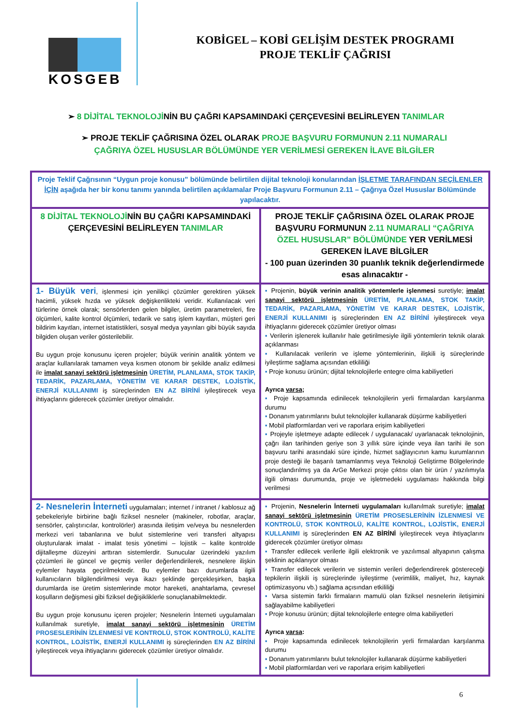KOSGEB
KOBİGEL – KOBİ GELİŞİM DESTEK PROGRAMI
PROJE TEKLİF ÇAĞRISI
➢ 8 DİJİTAL TEKNOLOJİNİN BU ÇAĞRI KAPSAMINDAKİ ÇERÇEVESİNİ BELİRLEYEN TANIMLAR
➢ PROJE TEKLİF ÇAĞRISINA ÖZEL OLARAK PROJE BAŞVURU FORMUNUN 2.11 NUMARALI ÇAĞRIYA ÖZEL HUSUSLAR BÖLÜMÜNDE YER VERİLMESİ GEREKEN İLAVE BİLGİLER
| Proje Teklif Çağrısının “Uygun proje konusu” bölümünde belirtilen dijital teknoloji konularından İŞLETME TARAFINDAN SEÇİLENLER İÇİN aşağıda her bir konu tanımı yanında belirtilen açıklamalar Proje Başvuru Formunun 2.11 – Çağrıya Özel Hususlar Bölümünde yapılacaktır. | |
| 8 DİJİTAL TEKNOLOJİ NİN BU ÇAĞRI KAPSAMINDAKİ ÇERÇEVESİNİ BELİRLEYEN TANIMLAR | PROJE TEKLİF ÇAĞRISINA ÖZEL OLARAK PROJE BAŞVURU FORMUNUN 2.11 NUMARALI “ÇAĞRIYA ÖZEL HUSUSLAR” BÖLÜMÜNDE YER VERİLMESİ GEREKEN İLAVE BİLGİLER - 100 puan üzerinden 30 puanlık teknik değerlendirmede esas alınacaktır - |
| 1- Büyük veri , işlenmesi için yenilikçi çözümler gerektiren yüksek hacimli, yüksek hızda ve yüksek değişkenlikteki veridir. Kullanılacak veri türlerine örnek olarak; sensörlerden gelen bilgiler, üretim parametreleri, fire ölçümleri, kalite kontrol ölçümleri, tedarik ve satış işlem kayıtları, müşteri geri bildirim kayıtları, internet istatistikleri, sosyal medya yayınları gibi büyük sayıda bilgiden oluşan veriler gösterilebilir. Bu uygun proje konusunu içeren projeler; büyük verinin analitik yöntem ve araçlar kullanılarak tamamen veya kısmen otonom bir şekilde analiz edilmesi ile imalat sanayi sektörü işletmesinin ÜRETİM, PLANLAMA, STOK TAKİP, TEDARİK, PAZARLAMA, YÖNETİM VE KARAR DESTEK, LOJİSTİK, ENERJİ KULLANIMI iş süreçlerinden EN AZ BİRİNİ iyileştirecek veya ihtiyaçlarını giderecek çözümler üretiyor olmalıdır. | ▪ Projenin, büyük verinin analitik yöntemlerle işlenmesi suretiyle; imalat sanayi sektörü işletmesinin ÜRETİM, PLANLAMA, STOK TAKİP, TEDARİK, PAZARLAMA, YÖNETİM VE KARAR DESTEK, LOJİSTİK, ENERJİ KULLANIMI iş süreçlerinden EN AZ BİRİNİ iyileştirecek veya ihtiyaçlarını giderecek çözümler üretiyor olması ▪ Verilerin işlenerek kullanılır hale getirilmesiyle ilgili yöntemlerin teknik olarak açıklanması ▪ Kullanılacak verilerin ve işleme yöntemlerinin, ilişkili iş süreçlerinde iyileştirme sağlama açısından etkililiği ▪ Proje konusu ürünün; dijital teknolojilerle entegre olma kabiliyetleri Ayrıca varsa ; ▪ Proje kapsamında edinilecek teknolojilerin yerli firmalardan karşılanma durumu ▪ Donanım yatırımlarını bulut teknolojiler kullanarak düşürme kabiliyetleri ▪ Mobil platformlardan veri ve raporlara erişim kabiliyetleri ▪ Projeyle işletmeye adapte edilecek / uygulanacak/ uyarlanacak teknolojinin, çağrı ilan tarihinden geriye son 3 yıllık süre içinde veya ilan tarihi ile son başvuru tarihi arasındaki süre içinde, hizmet sağlayıcının kamu kurumlarının proje desteği ile başarılı tamamlanmış veya Teknoloji Geliştirme Bölgelerinde sonuçlandırılmış ya da ArGe Merkezi proje çıktısı olan bir ürün / yazılımıyla ilgili olması durumunda, proje ve işletmedeki uygulaması hakkında bilgi verilmesi |
| 2- Nesnelerin İnterneti uygulamaları; internet / intranet / kablosuz ağ şebekeleriyle birbirine bağlı fiziksel nesneler (makineler, robotlar, araçlar, sensörler, çalıştırıcılar, kontrolörler) arasında iletişim ve/veya bu nesnelerden merkezi veri tabanlarına ve bulut sistemlerine veri transferi altyapısı oluşturularak imalat - imalat tesis yönetimi – lojistik – kalite kontrolde dijitalleşme düzeyini arttıran sistemlerdir. Sunucular üzerindeki yazılım çözümleri ile güncel ve geçmiş veriler değerlendirilerek, nesnelere ilişkin eylemler hayata geçirilmektedir. Bu eylemler bazı durumlarda ilgili kullanıcıların bilgilendirilmesi veya ikazı şeklinde gerçekleşirken, başka durumlarda ise üretim sistemlerinde motor hareketi, anahtarlama, çevresel koşulların değişmesi gibi fiziksel değişikliklerle sonuçlanabilmektedir. Bu uygun proje konusunu içeren projeler; Nesnelerin İnterneti uygulamaları kullanılmak suretiyle, imalat sanayi sektörü işletmesinin ÜRETİM PROSESLERİNİN İZLENMESİ VE KONTROLÜ, STOK KONTROLÜ, KALİTE KONTROL, LOJİSTİK, ENERJİ KULLANIMI iş süreçlerinden EN AZ BİRİNİ iyileştirecek veya ihtiyaçlarını giderecek çözümler üretiyor olmalıdır. | ▪ Projenin, Nesnelerin İnterneti uygulamaları kullanılmak suretiyle; imalat sanayi sektörü işletmesinin ÜRETİM PROSESLERİNİN İZLENMESİ VE KONTROLÜ, STOK KONTROLÜ, KALİTE KONTROL, LOJİSTİK, ENERJİ KULLANIMI iş süreçlerinden EN AZ BİRİNİ iyileştirecek veya ihtiyaçlarını giderecek çözümler üretiyor olması ▪ Transfer edilecek verilerle ilgili elektronik ve yazılımsal altyapının çalışma şeklinin açıklanıyor olması ▪ Transfer edilecek verilerin ve sistemin verileri değerlendirerek göstereceği tepkilerin ilişkili iş süreçlerinde iyileştirme (verimlilik, maliyet, hız, kaynak optimizasyonu vb.) sağlama açısından etkililiği ▪ Varsa sistemin farklı firmaların mamulü olan fiziksel nesnelerin iletişimini sağlayabilme kabiliyetleri ▪ Proje konusu ürünün; dijital teknolojilerle entegre olma kabiliyetleri Ayrıca varsa : ▪ Proje kapsamında edinilecek teknolojilerin yerli firmalardan karşılanma durumu ▪ Donanım yatırımlarını bulut teknolojiler kullanarak düşürme kabiliyetleri ▪ Mobil platformlardan veri ve raporlara erişim kabiliyetleri |
6